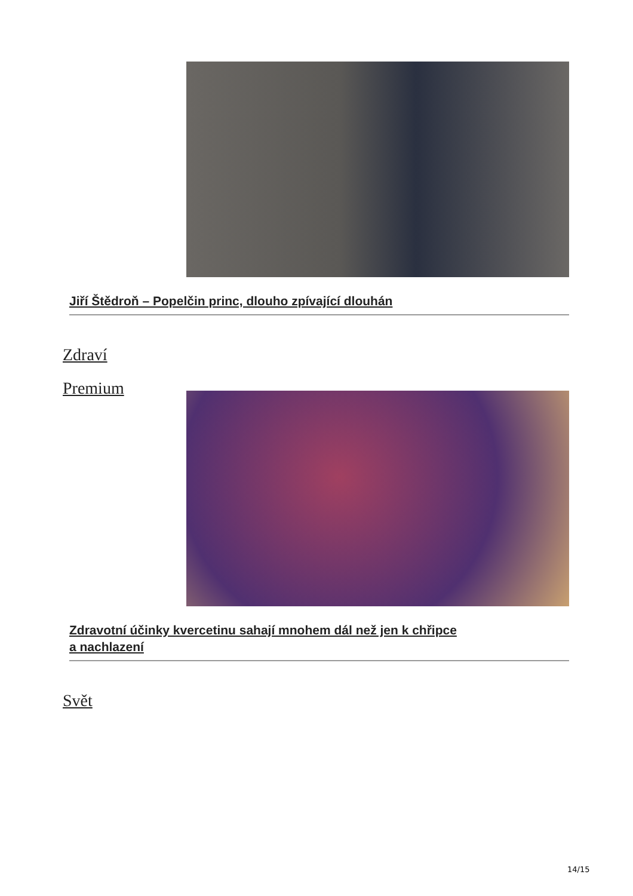Jiří Štědroň – Popelčin princ, dlouho zpívající dlouhán
Zdraví
Premium
Zdravotní účinky kvercetinu sahají mnohem dál než jen k chřipce
a nachlazení
Svět
14/15